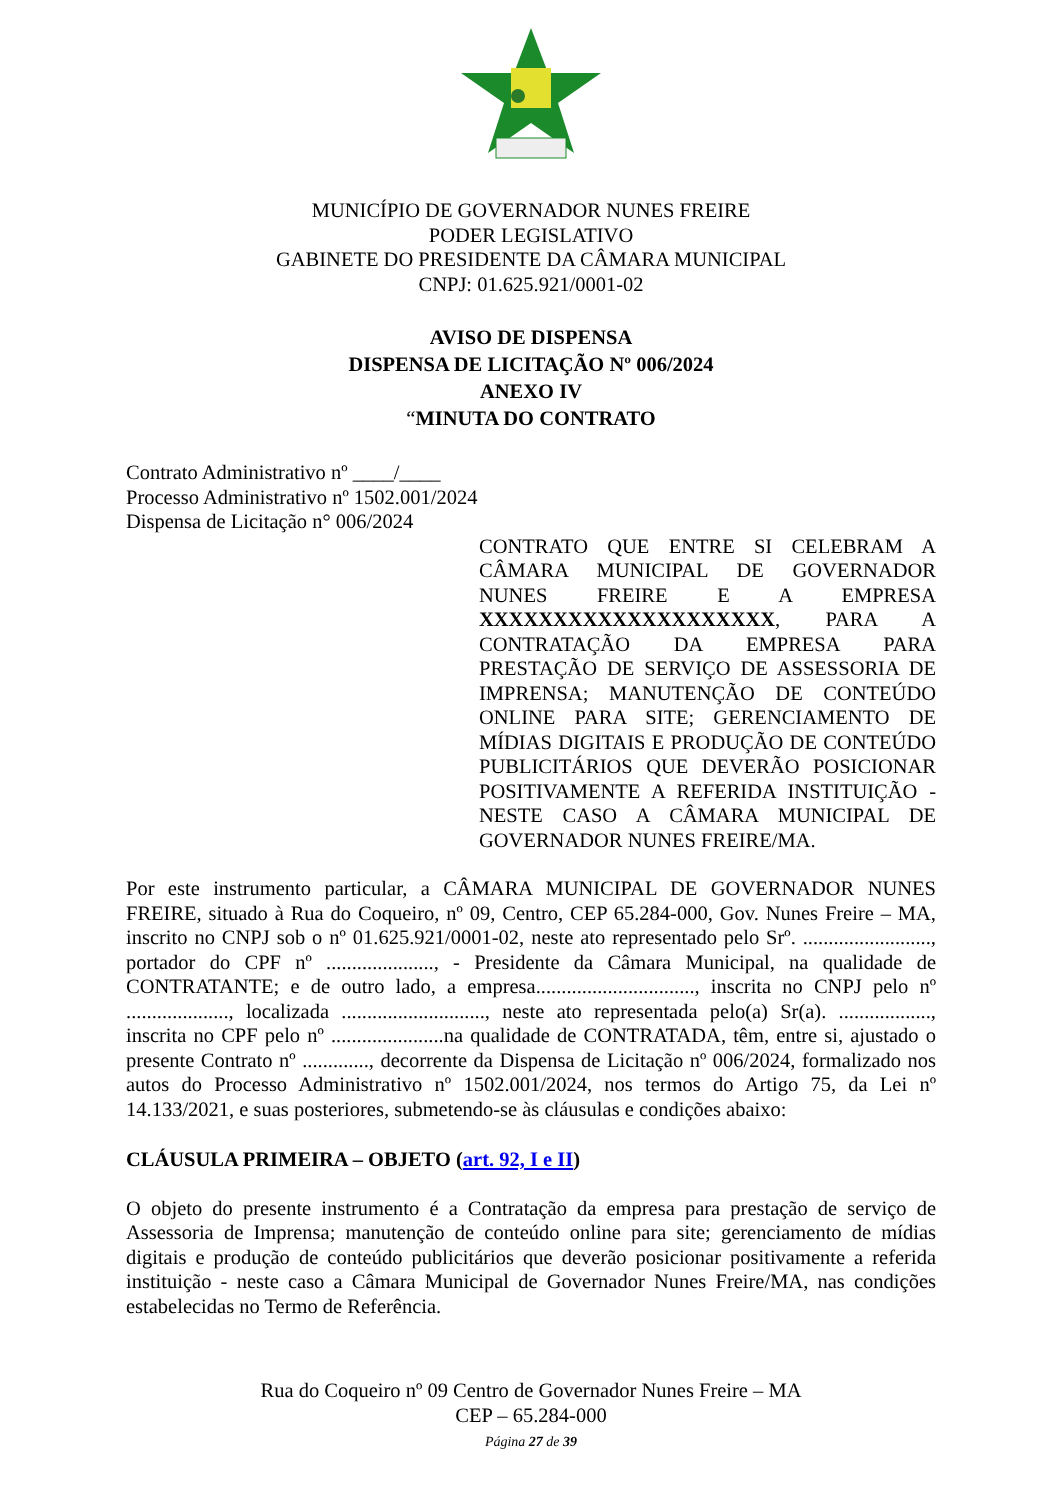MUNICÍPIO DE GOVERNADOR NUNES FREIRE
PODER LEGISLATIVO
GABINETE DO PRESIDENTE DA CÂMARA MUNICIPAL
CNPJ: 01.625.921/0001-02
AVISO DE DISPENSA
DISPENSA DE LICITAÇÃO Nº 006/2024
ANEXO IV
“MINUTA DO CONTRATO
Contrato Administrativo nº ____/____
Processo Administrativo nº 1502.001/2024
Dispensa de Licitação n° 006/2024
CONTRATO QUE ENTRE SI CELEBRAM A CÂMARA MUNICIPAL DE GOVERNADOR NUNES FREIRE E A EMPRESA XXXXXXXXXXXXXXXXXXXX, PARA A CONTRATAÇÃO DA EMPRESA PARA PRESTAÇÃO DE SERVIÇO DE ASSESSORIA DE IMPRENSA; MANUTENÇÃO DE CONTEÚDO ONLINE PARA SITE; GERENCIAMENTO DE MÍDIAS DIGITAIS E PRODUÇÃO DE CONTEÚDO PUBLICITÁRIOS QUE DEVERÃO POSICIONAR POSITIVAMENTE A REFERIDA INSTITUIÇÃO - NESTE CASO A CÂMARA MUNICIPAL DE GOVERNADOR NUNES FREIRE/MA.
Por este instrumento particular, a CÂMARA MUNICIPAL DE GOVERNADOR NUNES FREIRE, situado à Rua do Coqueiro, nº 09, Centro, CEP 65.284-000, Gov. Nunes Freire – MA, inscrito no CNPJ sob o nº 01.625.921/0001-02, neste ato representado pelo Srº. ........................., portador do CPF nº ....................., - Presidente da Câmara Municipal, na qualidade de CONTRATANTE; e de outro lado, a empresa..............................., inscrita no CNPJ pelo nº ...................., localizada ............................, neste ato representada pelo(a) Sr(a). .................., inscrita no CPF pelo nº ......................na qualidade de CONTRATADA, têm, entre si, ajustado o presente Contrato nº ............., decorrente da Dispensa de Licitação nº 006/2024, formalizado nos autos do Processo Administrativo nº 1502.001/2024, nos termos do Artigo 75, da Lei nº 14.133/2021, e suas posteriores, submetendo-se às cláusulas e condições abaixo:
CLÁUSULA PRIMEIRA – OBJETO (art. 92, I e II)
O objeto do presente instrumento é a Contratação da empresa para prestação de serviço de Assessoria de Imprensa; manutenção de conteúdo online para site; gerenciamento de mídias digitais e produção de conteúdo publicitários que deverão posicionar positivamente a referida instituição - neste caso a Câmara Municipal de Governador Nunes Freire/MA, nas condições estabelecidas no Termo de Referência.
Rua do Coqueiro nº 09 Centro de Governador Nunes Freire – MA
CEP – 65.284-000
Página 27 de 39